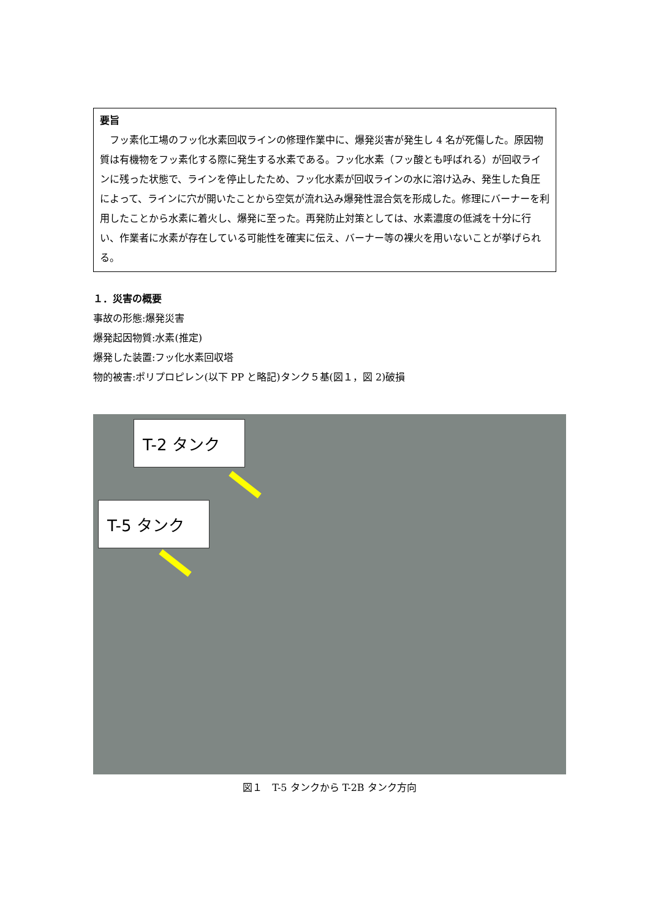要旨
　フッ素化工場のフッ化水素回収ラインの修理作業中に、爆発災害が発生し 4 名が死傷した。原因物質は有機物をフッ素化する際に発生する水素である。フッ化水素（フッ酸とも呼ばれる）が回収ラインに残った状態で、ラインを停止したため、フッ化水素が回収ラインの水に溶け込み、発生した負圧によって、ラインに穴が開いたことから空気が流れ込み爆発性混合気を形成した。修理にバーナーを利用したことから水素に着火し、爆発に至った。再発防止対策としては、水素濃度の低減を十分に行い、作業者に水素が存在している可能性を確実に伝え、バーナー等の裸火を用いないことが挙げられる。
１．災害の概要
事故の形態:爆発災害
爆発起因物質:水素(推定)
爆発した装置:フッ化水素回収塔
物的被害:ポリプロピレン(以下 PP と略記)タンク５基(図１，図 2)破損
T-2 タンク
T-5 タンク
図１　T-5 タンクから T-2B タンク方向